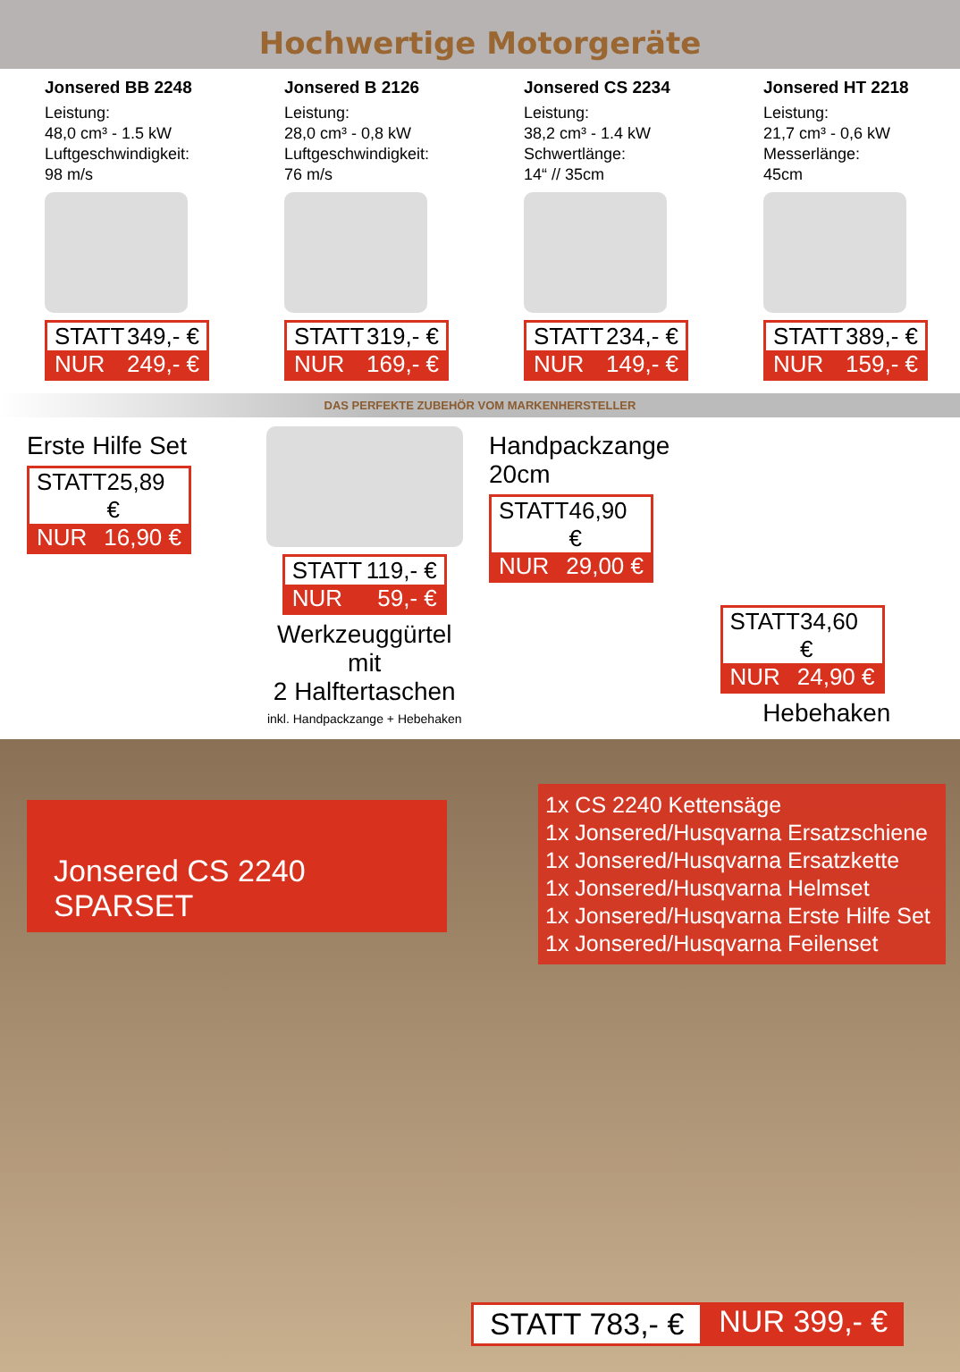Hochwertige Motorgeräte
Jonsered BB 2248
Leistung:
48,0 cm³ - 1.5 kW
Luftgeschwindigkeit:
98 m/s
STATT 349,- €
NUR 249,- €
Jonsered B 2126
Leistung:
28,0 cm³ - 0,8 kW
Luftgeschwindigkeit:
76 m/s
STATT 319,- €
NUR 169,- €
Jonsered CS 2234
Leistung:
38,2 cm³ - 1.4 kW
Schwertlänge:
14“ // 35cm
STATT 234,- €
NUR 149,- €
Jonsered HT 2218
Leistung:
21,7 cm³ - 0,6 kW
Messerlänge:
45cm
STATT 389,- €
NUR 159,- €
DAS PERFEKTE ZUBEHÖR VOM MARKENHERSTELLER
Erste Hilfe Set
STATT 25,89 €
NUR 16,90 €
STATT 119,- €
NUR 59,- €
Werkzeuggürtel mit
2 Halftertaschen
inkl. Handpackzange + Hebehaken
Handpackzange 20cm
STATT 46,90 €
NUR 29,00 €
STATT 34,60 €
NUR 24,90 €
Hebehaken
Jonsered CS 2240 SPARSET
1x CS 2240 Kettensäge
1x Jonsered/Husqvarna Ersatzschiene
1x Jonsered/Husqvarna Ersatzkette
1x Jonsered/Husqvarna Helmset
1x Jonsered/Husqvarna Erste Hilfe Set
1x Jonsered/Husqvarna Feilenset
STATT 783,- € NUR 399,- €